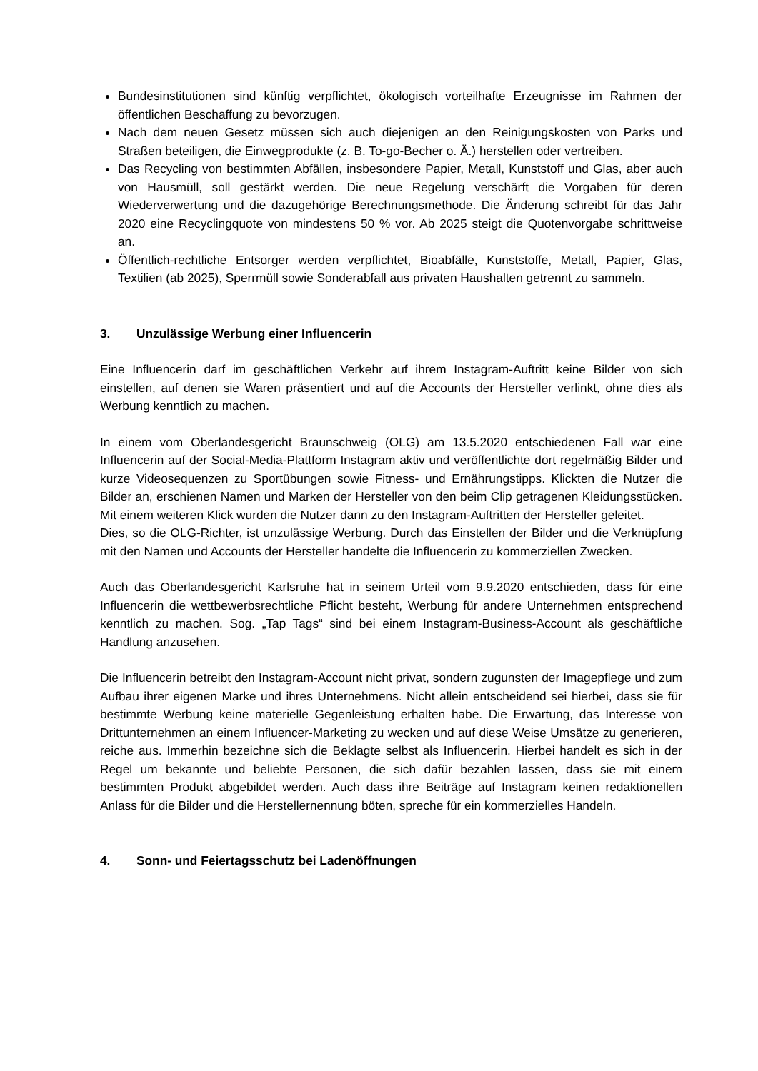Bundesinstitutionen sind künftig verpflichtet, ökologisch vorteilhafte Erzeugnisse im Rahmen der öffentlichen Beschaffung zu bevorzugen.
Nach dem neuen Gesetz müssen sich auch diejenigen an den Reinigungskosten von Parks und Straßen beteiligen, die Einwegprodukte (z. B. To-go-Becher o. Ä.) herstellen oder vertreiben.
Das Recycling von bestimmten Abfällen, insbesondere Papier, Metall, Kunststoff und Glas, aber auch von Hausmüll, soll gestärkt werden. Die neue Regelung verschärft die Vorgaben für deren Wiederverwertung und die dazugehörige Berechnungsmethode. Die Änderung schreibt für das Jahr 2020 eine Recyclingquote von mindestens 50 % vor. Ab 2025 steigt die Quotenvorgabe schrittweise an.
Öffentlich-rechtliche Entsorger werden verpflichtet, Bioabfälle, Kunststoffe, Metall, Papier, Glas, Textilien (ab 2025), Sperrmüll sowie Sonderabfall aus privaten Haushalten getrennt zu sammeln.
3. Unzulässige Werbung einer Influencerin
Eine Influencerin darf im geschäftlichen Verkehr auf ihrem Instagram-Auftritt keine Bilder von sich einstellen, auf denen sie Waren präsentiert und auf die Accounts der Hersteller verlinkt, ohne dies als Werbung kenntlich zu machen.
In einem vom Oberlandesgericht Braunschweig (OLG) am 13.5.2020 entschiedenen Fall war eine Influencerin auf der Social-Media-Plattform Instagram aktiv und veröffentlichte dort regelmäßig Bilder und kurze Videosequenzen zu Sportübungen sowie Fitness- und Ernährungstipps. Klickten die Nutzer die Bilder an, erschienen Namen und Marken der Hersteller von den beim Clip getragenen Kleidungsstücken. Mit einem weiteren Klick wurden die Nutzer dann zu den Instagram-Auftritten der Hersteller geleitet.
Dies, so die OLG-Richter, ist unzulässige Werbung. Durch das Einstellen der Bilder und die Verknüpfung mit den Namen und Accounts der Hersteller handelte die Influencerin zu kommerziellen Zwecken.
Auch das Oberlandesgericht Karlsruhe hat in seinem Urteil vom 9.9.2020 entschieden, dass für eine Influencerin die wettbewerbsrechtliche Pflicht besteht, Werbung für andere Unternehmen entsprechend kenntlich zu machen. Sog. „Tap Tags“ sind bei einem Instagram-Business-Account als geschäftliche Handlung anzusehen.
Die Influencerin betreibt den Instagram-Account nicht privat, sondern zugunsten der Imagepflege und zum Aufbau ihrer eigenen Marke und ihres Unternehmens. Nicht allein entscheidend sei hierbei, dass sie für bestimmte Werbung keine materielle Gegenleistung erhalten habe. Die Erwartung, das Interesse von Drittunternehmen an einem Influencer-Marketing zu wecken und auf diese Weise Umsätze zu generieren, reiche aus. Immerhin bezeichne sich die Beklagte selbst als Influencerin. Hierbei handelt es sich in der Regel um bekannte und beliebte Personen, die sich dafür bezahlen lassen, dass sie mit einem bestimmten Produkt abgebildet werden. Auch dass ihre Beiträge auf Instagram keinen redaktionellen Anlass für die Bilder und die Herstellernennung böten, spreche für ein kommerzielles Handeln.
4. Sonn- und Feiertagsschutz bei Ladenöffnungen